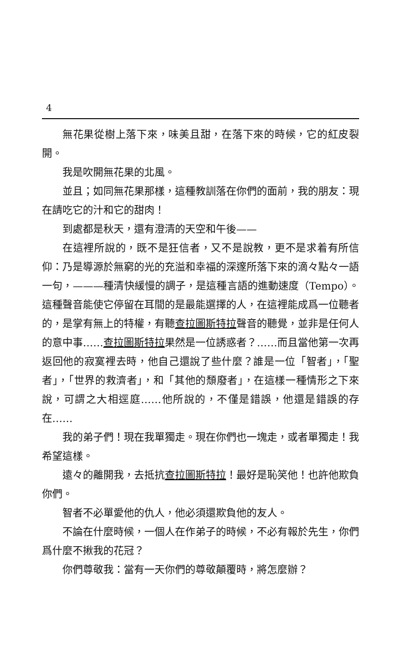4
無花果從樹上落下來，味美且甜，在落下來的時候，它的紅皮裂開。
我是吹開無花果的北風。
並且；如同無花果那樣，這種教訓落在你們的面前，我的朋友：現在請吃它的汁和它的甜肉！
到處都是秋天，還有澄清的天空和午後——
在這裡所說的，既不是狂信者，又不是說教，更不是求着有所信仰：乃是導源於無窮的光的充溢和幸福的深邃所落下來的滴々點々一語一句，———種清快緩慢的調子，是這種言語的進動速度（Tempo）。這種聲音能使它停留在耳間的是最能選擇的人，在這裡能成爲一位聽者的，是掌有無上的特權，有聽查拉圖斯特拉聲音的聽覺，並非是任何人的意中事……查拉圖斯特拉果然是一位誘惑者？……而且當他第一次再返回他的寂寞裡去時，他自己還說了些什麼？誰是一位「智者」，「聖者」，「世界的救濟者」，和「其他的頹廢者」，在這樣一種情形之下來說，可謂之大相逕庭……他所說的，不僅是錯誤，他還是錯誤的存在……
我的弟子們！現在我單獨走。現在你們也一塊走，或者單獨走！我希望這樣。
遠々的離開我，去抵抗查拉圖斯特拉！最好是恥笑他！也許他欺負你們。
智者不必單愛他的仇人，他必須還欺負他的友人。
不論在什麼時候，一個人在作弟子的時候，不必有報於先生，你們爲什麼不揪我的花冠？
你們尊敬我：當有一天你們的尊敬顛覆時，將怎麼辦？